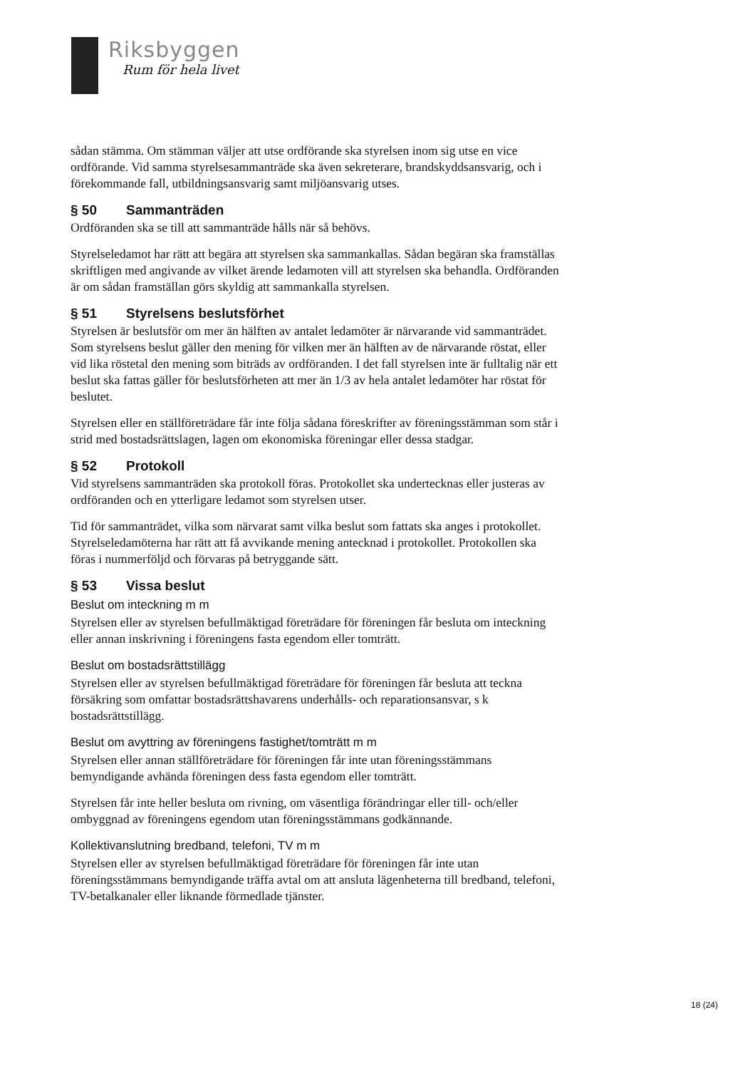Riksbyggen
Rum för hela livet
sådan stämma. Om stämman väljer att utse ordförande ska styrelsen inom sig utse en vice ordförande. Vid samma styrelsesammanträde ska även sekreterare, brandskyddsansvarig, och i förekommande fall, utbildningsansvarig samt miljöansvarig utses.
§ 50 Sammanträden
Ordföranden ska se till att sammanträde hålls när så behövs.
Styrelseledamot har rätt att begära att styrelsen ska sammankallas. Sådan begäran ska framställas skriftligen med angivande av vilket ärende ledamoten vill att styrelsen ska behandla. Ordföranden är om sådan framställan görs skyldig att sammankalla styrelsen.
§ 51 Styrelsens beslutsförhet
Styrelsen är beslutsför om mer än hälften av antalet ledamöter är närvarande vid sammanträdet. Som styrelsens beslut gäller den mening för vilken mer än hälften av de närvarande röstat, eller vid lika röstetal den mening som biträds av ordföranden. I det fall styrelsen inte är fulltalig när ett beslut ska fattas gäller för beslutsförheten att mer än 1/3 av hela antalet ledamöter har röstat för beslutet.
Styrelsen eller en ställföreträdare får inte följa sådana föreskrifter av föreningsstämman som står i strid med bostadsrättslagen, lagen om ekonomiska föreningar eller dessa stadgar.
§ 52 Protokoll
Vid styrelsens sammanträden ska protokoll föras. Protokollet ska undertecknas eller justeras av ordföranden och en ytterligare ledamot som styrelsen utser.
Tid för sammanträdet, vilka som närvarat samt vilka beslut som fattats ska anges i protokollet. Styrelseledamöterna har rätt att få avvikande mening antecknad i protokollet. Protokollen ska föras i nummerföljd och förvaras på betryggande sätt.
§ 53 Vissa beslut
Beslut om inteckning m m
Styrelsen eller av styrelsen befullmäktigad företrädare för föreningen får besluta om inteckning eller annan inskrivning i föreningens fasta egendom eller tomträtt.
Beslut om bostadsrättstillägg
Styrelsen eller av styrelsen befullmäktigad företrädare för föreningen får besluta att teckna försäkring som omfattar bostadsrättshavarens underhålls- och reparationsansvar, s k bostadsrättstillägg.
Beslut om avyttring av föreningens fastighet/tomträtt m m
Styrelsen eller annan ställföreträdare för föreningen får inte utan föreningsstämmans bemyndigande avhända föreningen dess fasta egendom eller tomträtt.
Styrelsen får inte heller besluta om rivning, om väsentliga förändringar eller till- och/eller ombyggnad av föreningens egendom utan föreningsstämmans godkännande.
Kollektivanslutning bredband, telefoni, TV m m
Styrelsen eller av styrelsen befullmäktigad företrädare för föreningen får inte utan föreningsstämmans bemyndigande träffa avtal om att ansluta lägenheterna till bredband, telefoni, TV-betalkanaler eller liknande förmedlade tjänster.
18 (24)